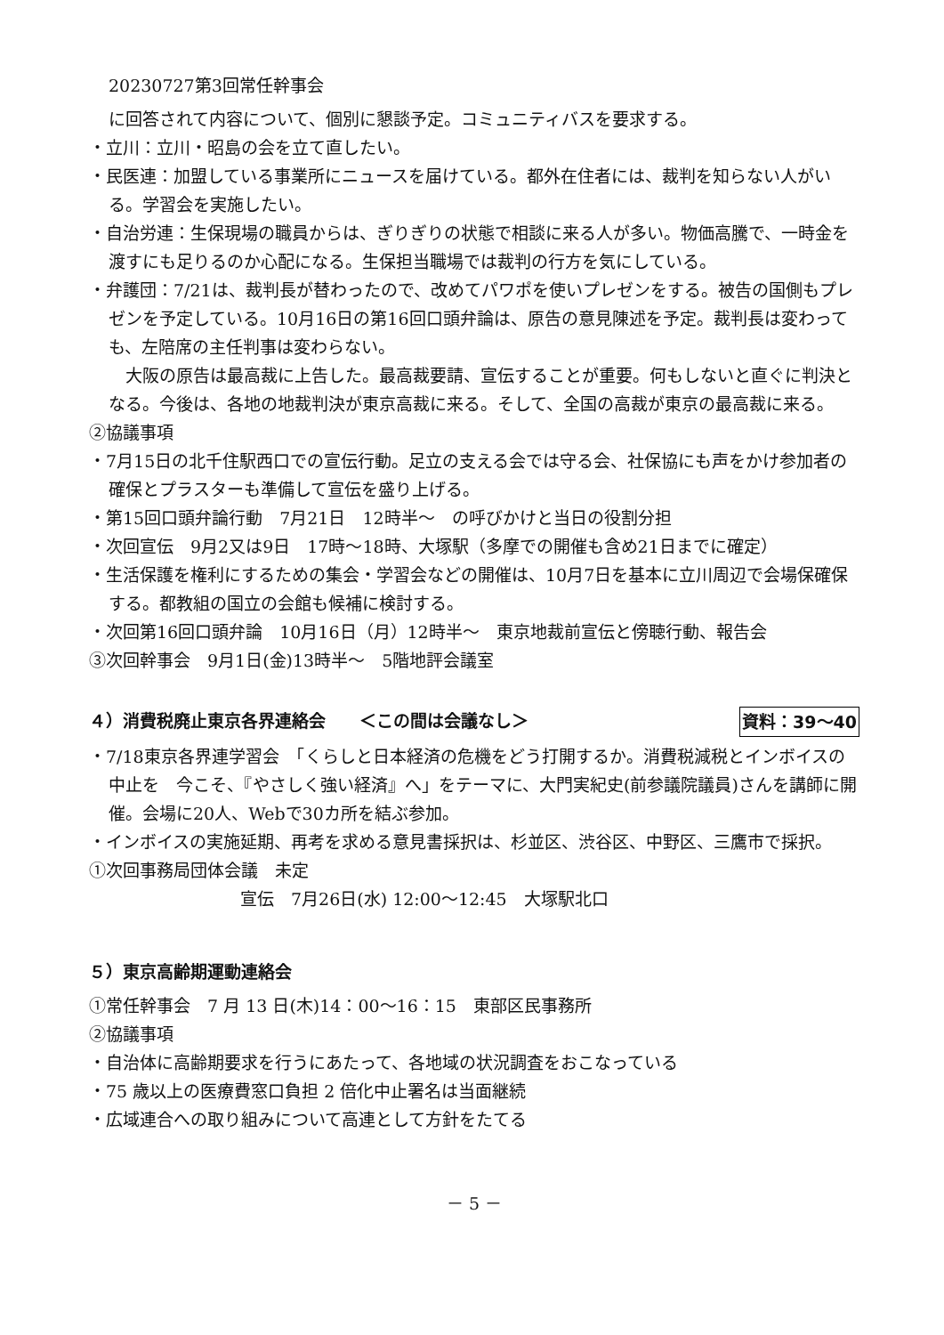20230727第3回常任幹事会
に回答されて内容について、個別に懇談予定。コミュニティバスを要求する。
・立川：立川・昭島の会を立て直したい。
・民医連：加盟している事業所にニュースを届けている。都外在住者には、裁判を知らない人がいる。学習会を実施したい。
・自治労連：生保現場の職員からは、ぎりぎりの状態で相談に来る人が多い。物価高騰で、一時金を渡すにも足りるのか心配になる。生保担当職場では裁判の行方を気にしている。
・弁護団：7/21は、裁判長が替わったので、改めてパワポを使いプレゼンをする。被告の国側もプレゼンを予定している。10月16日の第16回口頭弁論は、原告の意見陳述を予定。裁判長は変わっても、左陪席の主任判事は変わらない。
　大阪の原告は最高裁に上告した。最高裁要請、宣伝することが重要。何もしないと直ぐに判決となる。今後は、各地の地裁判決が東京高裁に来る。そして、全国の高裁が東京の最高裁に来る。
②協議事項
・7月15日の北千住駅西口での宣伝行動。足立の支える会では守る会、社保協にも声をかけ参加者の確保とプラスターも準備して宣伝を盛り上げる。
・第15回口頭弁論行動　7月21日　12時半～　の呼びかけと当日の役割分担
・次回宣伝　9月2又は9日　17時～18時、大塚駅（多摩での開催も含め21日までに確定）
・生活保護を権利にするための集会・学習会などの開催は、10月7日を基本に立川周辺で会場保確保する。都教組の国立の会館も候補に検討する。
・次回第16回口頭弁論　10月16日（月）12時半～　東京地裁前宣伝と傍聴行動、報告会
③次回幹事会　9月1日(金)13時半～　5階地評会議室
４）消費税廃止東京各界連絡会　　＜この間は会議なし＞ 資料：39～40
・7/18東京各界連学習会　「くらしと日本経済の危機をどう打開するか。消費税減税とインボイスの中止を　今こそ、『やさしく強い経済』へ」をテーマに、大門実紀史(前参議院議員)さんを講師に開催。会場に20人、Webで30カ所を結ぶ参加。
・インボイスの実施延期、再考を求める意見書採択は、杉並区、渋谷区、中野区、三鷹市で採択。
①次回事務局団体会議　未定
宣伝　7月26日(水) 12:00～12:45　大塚駅北口
５）東京高齢期運動連絡会
①常任幹事会　7 月 13 日(木)14：00～16：15　東部区民事務所
②協議事項
・自治体に高齢期要求を行うにあたって、各地域の状況調査をおこなっている
・75 歳以上の医療費窓口負担 2 倍化中止署名は当面継続
・広域連合への取り組みについて高連として方針をたてる
－ 5 －